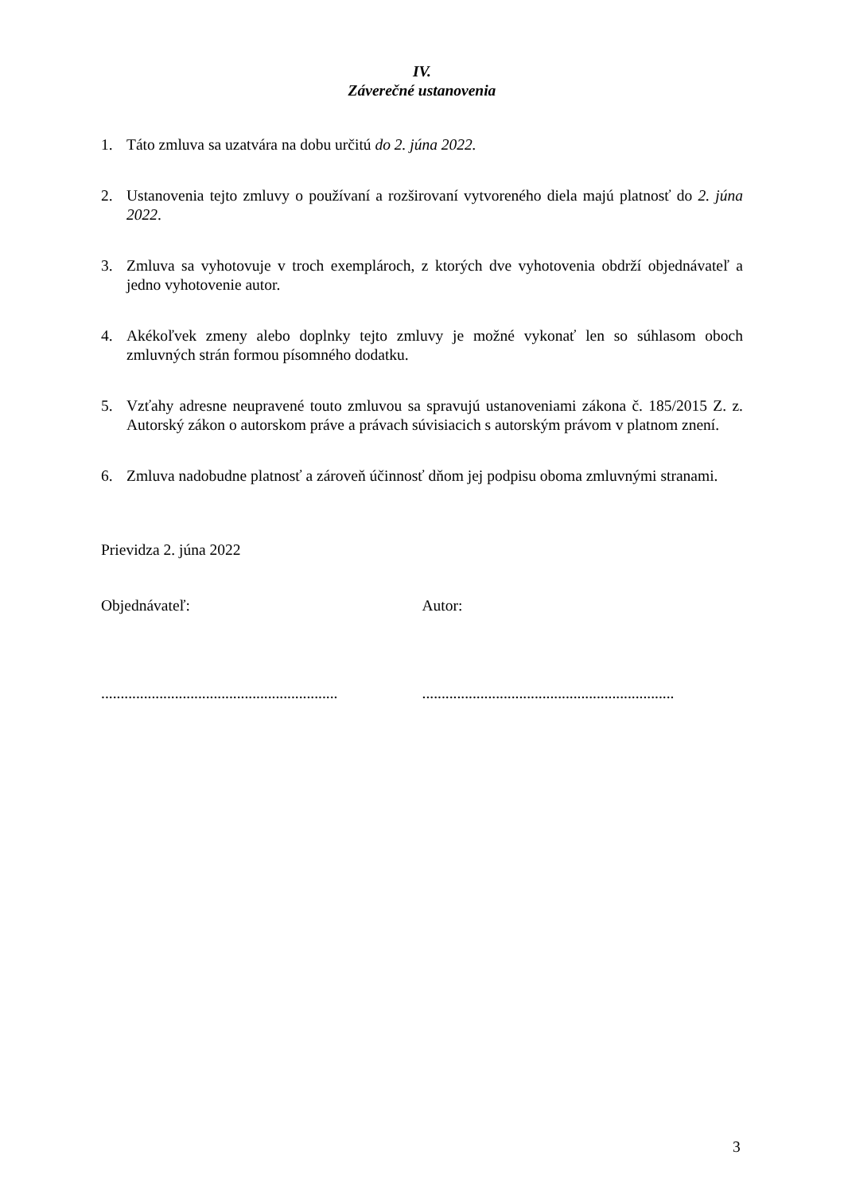IV.
Záverečné ustanovenia
1. Táto zmluva sa uzatvára na dobu určitú do 2. júna 2022.
2. Ustanovenia tejto zmluvy o používaní a rozširovaní vytvoreného diela majú platnosť do 2. júna 2022.
3. Zmluva sa vyhotovuje v troch exemplároch, z ktorých dve vyhotovenia obdrží objednávateľ a jedno vyhotovenie autor.
4. Akékoľvek zmeny alebo doplnky tejto zmluvy je možné vykonať len so súhlasom oboch zmluvných strán formou písomného dodatku.
5. Vzťahy adresne neupravené touto zmluvou sa spravujú ustanoveniami zákona č. 185/2015 Z. z. Autorský zákon o autorskom práve a právach súvisiacich s autorským právom v platnom znení.
6. Zmluva nadobudne platnosť a zároveň účinnosť dňom jej podpisu oboma zmluvnými stranami.
Prievidza 2. júna 2022
Objednávateľ: Autor:
.............................................................
.................................................................
3